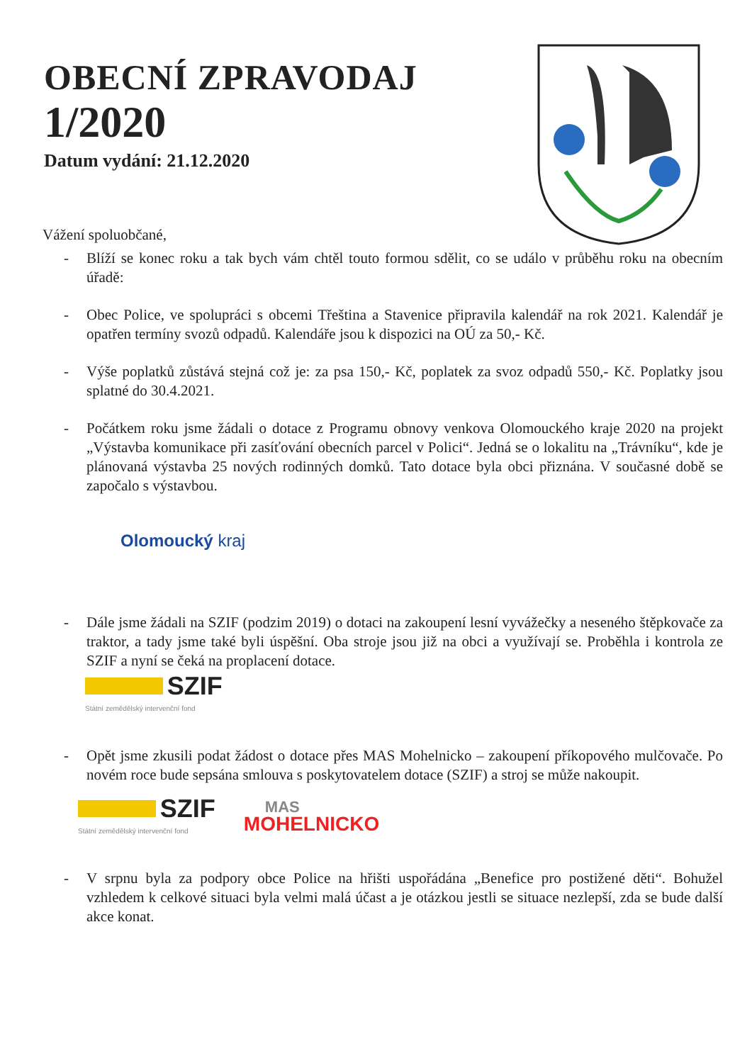OBECNÍ ZPRAVODAJ
1/2020
Datum vydání: 21.12.2020
Vážení spoluobčané,
- Blíží se konec roku a tak bych vám chtěl touto formou sdělit, co se událo v průběhu roku na obecním úřadě:
- Obec Police, ve spolupráci s obcemi Třeština a Stavenice připravila kalendář na rok 2021. Kalendář je opatřen termíny svozů odpadů. Kalendáře jsou k dispozici na OÚ za 50,- Kč.
- Výše poplatků zůstává stejná což je: za psa 150,- Kč, poplatek za svoz odpadů 550,- Kč. Poplatky jsou splatné do 30.4.2021.
- Počátkem roku jsme žádali o dotace z Programu obnovy venkova Olomouckého kraje 2020 na projekt „Výstavba komunikace při zasíťování obecních parcel v Polici“. Jedná se o lokalitu na „Trávníku“, kde je plánovaná výstavba 25 nových rodinných domků. Tato dotace byla obci přiznána. V současné době se započalo s výstavbou.
Olomoucký kraj
- Dále jsme žádali na SZIF (podzim 2019) o dotaci na zakoupení lesní vyvážečky a neseného štěpkovače za traktor, a tady jsme také byli úspěšní. Oba stroje jsou již na obci a využívají se. Proběhla i kontrola ze SZIF a nyní se čeká na proplacení dotace.
SZIF
Státní zemědělský intervenční fond
- Opět jsme zkusili podat žádost o dotace přes MAS Mohelnicko – zakoupení příkopového mulčovače. Po novém roce bude sepsána smlouva s poskytovatelem dotace (SZIF) a stroj se může nakoupit.
SZIF
Státní zemědělský intervenční fond
MAS
MOHELNICKO
- V srpnu byla za podpory obce Police na hřišti uspořádána „Benefice pro postižené děti“. Bohužel vzhledem k celkové situaci byla velmi malá účast a je otázkou jestli se situace nezlepší, zda se bude další akce konat.